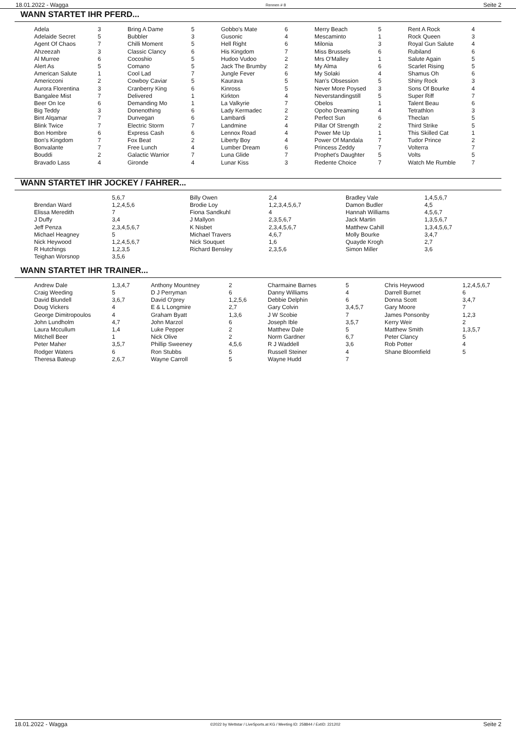18.01.2022 - Wagga Rennen # 8 Seite 2
WANN STARTET IHR PFERD...
| Adela | 3 | | Bring A Dame | 5 | | Gobbo's Mate | 6 | | Merry Beach | 5 | | Rent A Rock | 4 |
| Adelaide Secret | 5 | | Bubbler | 3 | | Gusonic | 4 | | Mescaminto | 1 | | Rock Queen | 3 |
| Agent Of Chaos | 7 | | Chilli Moment | 5 | | Hell Right | 6 | | Milonia | 3 | | Royal Gun Salute | 4 |
| Ahzeezah | 3 | | Classic Clancy | 6 | | His Kingdom | 7 | | Miss Brussels | 6 | | Rubiland | 6 |
| Al Murree | 6 | | Cocoshio | 5 | | Hudoo Vudoo | 2 | | Mrs O'Malley | 1 | | Salute Again | 5 |
| Alert As | 5 | | Comano | 5 | | Jack The Brumby | 2 | | My Alma | 6 | | Scarlet Rising | 5 |
| American Salute | 1 | | Cool Lad | 7 | | Jungle Fever | 6 | | My Solaki | 4 | | Shamus Oh | 6 |
| Americconi | 2 | | Cowboy Caviar | 5 | | Kaurava | 5 | | Nan's Obsession | 5 | | Shiny Rock | 3 |
| Aurora Florentina | 3 | | Cranberry King | 6 | | Kinross | 5 | | Never More Poysed | 3 | | Sons Of Bourke | 4 |
| Bangalee Mist | 7 | | Delivered | 1 | | Kirkton | 4 | | Neverstandingstill | 5 | | Super Riff | 7 |
| Beer On Ice | 6 | | Demanding Mo | 1 | | La Valkyrie | 7 | | Obelos | 1 | | Talent Beau | 6 |
| Big Teddy | 3 | | Donenothing | 6 | | Lady Kermadec | 2 | | Opoho Dreaming | 4 | | Tetrathlon | 3 |
| Bint Alqamar | 7 | | Dunvegan | 6 | | Lambardi | 2 | | Perfect Sun | 6 | | Theclan | 5 |
| Blink Twice | 7 | | Electric Storm | 7 | | Landmine | 4 | | Pillar Of Strength | 2 | | Third Strike | 5 |
| Bon Hombre | 6 | | Express Cash | 6 | | Lennox Road | 4 | | Power Me Up | 1 | | This Skilled Cat | 1 |
| Bon's Kingdom | 7 | | Fox Beat | 2 | | Liberty Boy | 4 | | Power Of Mandala | 7 | | Tudor Prince | 2 |
| Bonvalante | 7 | | Free Lunch | 4 | | Lumber Dream | 6 | | Princess Zeddy | 7 | | Volterra | 7 |
| Bouddi | 2 | | Galactic Warrior | 7 | | Luna Glide | 7 | | Prophet's Daughter | 5 | | Volts | 5 |
| Bravado Lass | 4 | | Gironde | 4 | | Lunar Kiss | 3 | | Redente Choice | 7 | | Watch Me Rumble | 7 |
WANN STARTET IHR JOCKEY / FAHRER...
| | 5,6,7 | Billy Owen | 2,4 | Bradley Vale | 1,4,5,6,7 |
| Brendan Ward | 1,2,4,5,6 | Brodie Loy | 1,2,3,4,5,6,7 | Damon Budler | 4,5 |
| Elissa Meredith | 7 | Fiona Sandkuhl | 4 | Hannah Williams | 4,5,6,7 |
| J Duffy | 3,4 | J Mallyon | 2,3,5,6,7 | Jack Martin | 1,3,5,6,7 |
| Jeff Penza | 2,3,4,5,6,7 | K Nisbet | 2,3,4,5,6,7 | Matthew Cahill | 1,3,4,5,6,7 |
| Michael Heagney | 5 | Michael Travers | 4,6,7 | Molly Bourke | 3,4,7 |
| Nick Heywood | 1,2,4,5,6,7 | Nick Souquet | 1,6 | Quayde Krogh | 2,7 |
| R Hutchings | 1,2,3,5 | Richard Bensley | 2,3,5,6 | Simon Miller | 3,6 |
| Teighan Worsnop | 3,5,6 | | | | |
WANN STARTET IHR TRAINER...
| Andrew Dale | 1,3,4,7 | Anthony Mountney | 2 | Charmaine Barnes | 5 | Chris Heywood | 1,2,4,5,6,7 |
| Craig Weeding | 5 | D J Perryman | 6 | Danny Williams | 4 | Darrell Burnet | 6 |
| David Blundell | 3,6,7 | David O'prey | 1,2,5,6 | Debbie Delphin | 6 | Donna Scott | 3,4,7 |
| Doug Vickers | 4 | E & L Longmire | 2,7 | Gary Colvin | 3,4,5,7 | Gary Moore | 7 |
| George Dimitropoulos | 4 | Graham Byatt | 1,3,6 | J W Scobie | 7 | James Ponsonby | 1,2,3 |
| John Lundholm | 4,7 | John Marzol | 6 | Joseph Ible | 3,5,7 | Kerry Weir | 2 |
| Laura Mccullum | 1,4 | Luke Pepper | 2 | Matthew Dale | 5 | Matthew Smith | 1,3,5,7 |
| Mitchell Beer | 1 | Nick Olive | 2 | Norm Gardner | 6,7 | Peter Clancy | 5 |
| Peter Maher | 3,5,7 | Phillip Sweeney | 4,5,6 | R J Waddell | 3,6 | Rob Potter | 4 |
| Rodger Waters | 6 | Ron Stubbs | 5 | Russell Steiner | 4 | Shane Bloomfield | 5 |
| Theresa Bateup | 2,6,7 | Wayne Carroll | 5 | Wayne Hudd | 7 | | |
18.01.2022 - Wagga ©2022 by Wettstar / LiveSports.at KG / Meeting ID: 258844 / ExtID: 221202 Seite 2